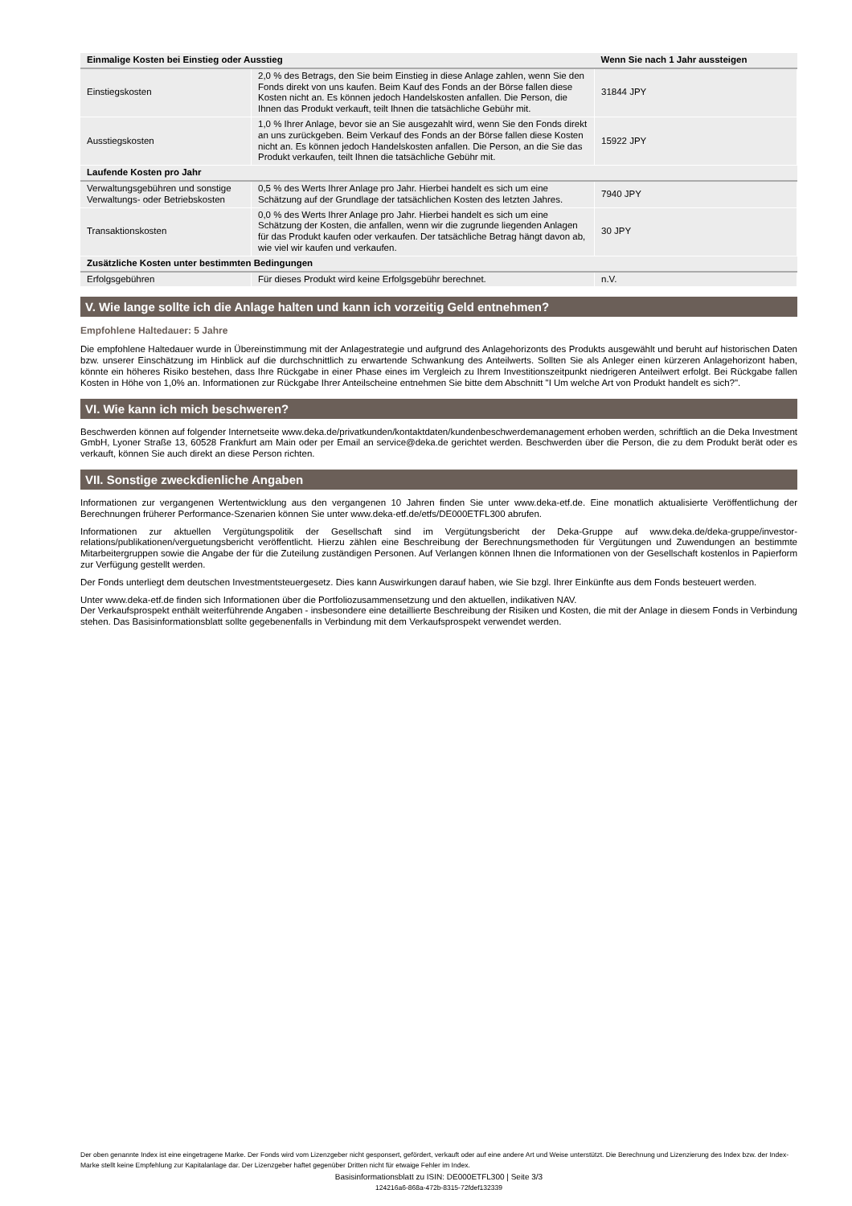| Einmalige Kosten bei Einstieg oder Ausstieg | | Wenn Sie nach 1 Jahr aussteigen |
| --- | --- | --- |
| Einstiegskosten | 2,0 % des Betrags, den Sie beim Einstieg in diese Anlage zahlen, wenn Sie den Fonds direkt von uns kaufen. Beim Kauf des Fonds an der Börse fallen diese Kosten nicht an. Es können jedoch Handelskosten anfallen. Die Person, die Ihnen das Produkt verkauft, teilt Ihnen die tatsächliche Gebühr mit. | 31844 JPY |
| Ausstiegskosten | 1,0 % Ihrer Anlage, bevor sie an Sie ausgezahlt wird, wenn Sie den Fonds direkt an uns zurückgeben. Beim Verkauf des Fonds an der Börse fallen diese Kosten nicht an. Es können jedoch Handelskosten anfallen. Die Person, an die Sie das Produkt verkaufen, teilt Ihnen die tatsächliche Gebühr mit. | 15922 JPY |
| Laufende Kosten pro Jahr | | |
| Verwaltungsgebühren und sonstige Verwaltungs- oder Betriebskosten | 0,5 % des Werts Ihrer Anlage pro Jahr. Hierbei handelt es sich um eine Schätzung auf der Grundlage der tatsächlichen Kosten des letzten Jahres. | 7940 JPY |
| Transaktionskosten | 0,0 % des Werts Ihrer Anlage pro Jahr. Hierbei handelt es sich um eine Schätzung der Kosten, die anfallen, wenn wir die zugrunde liegenden Anlagen für das Produkt kaufen oder verkaufen. Der tatsächliche Betrag hängt davon ab, wie viel wir kaufen und verkaufen. | 30 JPY |
| Zusätzliche Kosten unter bestimmten Bedingungen | | |
| Erfolgsgebühren | Für dieses Produkt wird keine Erfolgsgebühr berechnet. | n.V. |
V. Wie lange sollte ich die Anlage halten und kann ich vorzeitig Geld entnehmen?
Empfohlene Haltedauer: 5 Jahre
Die empfohlene Haltedauer wurde in Übereinstimmung mit der Anlagestrategie und aufgrund des Anlagehorizonts des Produkts ausgewählt und beruht auf historischen Daten bzw. unserer Einschätzung im Hinblick auf die durchschnittlich zu erwartende Schwankung des Anteilwerts. Sollten Sie als Anleger einen kürzeren Anlagehorizont haben, könnte ein höheres Risiko bestehen, dass Ihre Rückgabe in einer Phase eines im Vergleich zu Ihrem Investitionszeitpunkt niedrigeren Anteilwert erfolgt. Bei Rückgabe fallen Kosten in Höhe von 1,0% an. Informationen zur Rückgabe Ihrer Anteilscheine entnehmen Sie bitte dem Abschnitt "I Um welche Art von Produkt handelt es sich?".
VI. Wie kann ich mich beschweren?
Beschwerden können auf folgender Internetseite www.deka.de/privatkunden/kontaktdaten/kundenbeschwerdemanagement erhoben werden, schriftlich an die Deka Investment GmbH, Lyoner Straße 13, 60528 Frankfurt am Main oder per Email an service@deka.de gerichtet werden. Beschwerden über die Person, die zu dem Produkt berät oder es verkauft, können Sie auch direkt an diese Person richten.
VII. Sonstige zweckdienliche Angaben
Informationen zur vergangenen Wertentwicklung aus den vergangenen 10 Jahren finden Sie unter www.deka-etf.de. Eine monatlich aktualisierte Veröffentlichung der Berechnungen früherer Performance-Szenarien können Sie unter www.deka-etf.de/etfs/DE000ETFL300 abrufen.
Informationen zur aktuellen Vergütungspolitik der Gesellschaft sind im Vergütungsbericht der Deka-Gruppe auf www.deka.de/deka-gruppe/investor-relations/publikationen/verguetungsbericht veröffentlicht. Hierzu zählen eine Beschreibung der Berechnungsmethoden für Vergütungen und Zuwendungen an bestimmte Mitarbeitergruppen sowie die Angabe der für die Zuteilung zuständigen Personen. Auf Verlangen können Ihnen die Informationen von der Gesellschaft kostenlos in Papierform zur Verfügung gestellt werden.
Der Fonds unterliegt dem deutschen Investmentsteuergesetz. Dies kann Auswirkungen darauf haben, wie Sie bzgl. Ihrer Einkünfte aus dem Fonds besteuert werden.
Unter www.deka-etf.de finden sich Informationen über die Portfoliozusammensetzung und den aktuellen, indikativen NAV.
Der Verkaufsprospekt enthält weiterführende Angaben - insbesondere eine detaillierte Beschreibung der Risiken und Kosten, die mit der Anlage in diesem Fonds in Verbindung stehen. Das Basisinformationsblatt sollte gegebenenfalls in Verbindung mit dem Verkaufsprospekt verwendet werden.
Der oben genannte Index ist eine eingetragene Marke. Der Fonds wird vom Lizenzgeber nicht gesponsert, gefördert, verkauft oder auf eine andere Art und Weise unterstützt. Die Berechnung und Lizenzierung des Index bzw. der Index-Marke stellt keine Empfehlung zur Kapitalanlage dar. Der Lizenzgeber haftet gegenüber Dritten nicht für etwaige Fehler im Index.
Basisinformationsblatt zu ISIN: DE000ETFL300 | Seite 3/3
124216a6-868a-472b-8315-72fdef132339